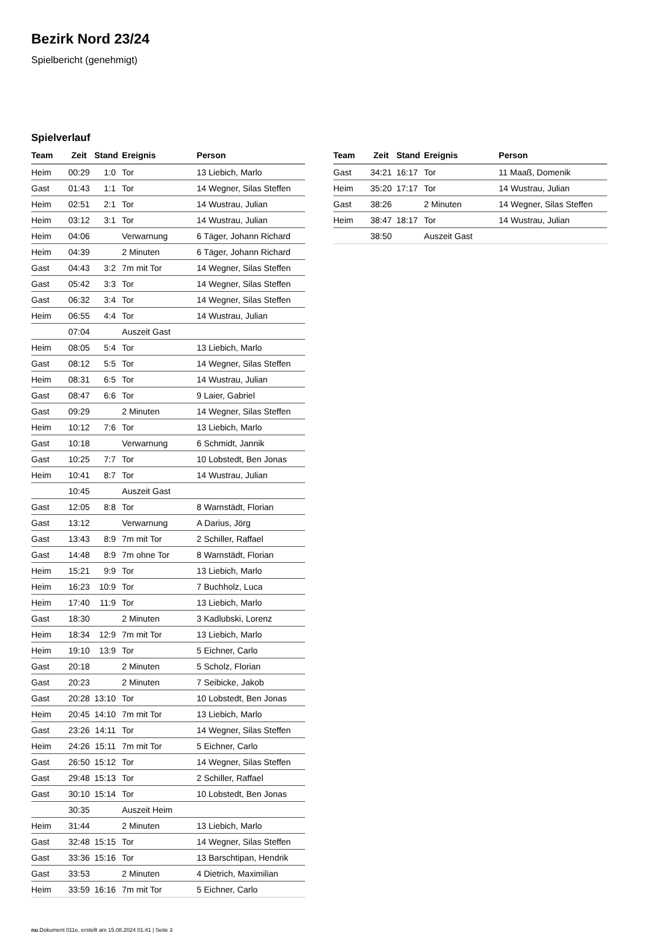Bezirk Nord 23/24
Spielbericht (genehmigt)
Spielverlauf
| Team | Zeit | Stand | Ereignis | Person |
| --- | --- | --- | --- | --- |
| Heim | 00:29 | 1:0 | Tor | 13 Liebich, Marlo |
| Gast | 01:43 | 1:1 | Tor | 14 Wegner, Silas Steffen |
| Heim | 02:51 | 2:1 | Tor | 14 Wustrau, Julian |
| Heim | 03:12 | 3:1 | Tor | 14 Wustrau, Julian |
| Heim | 04:06 | | Verwarnung | 6 Täger, Johann Richard |
| Heim | 04:39 | | 2 Minuten | 6 Täger, Johann Richard |
| Gast | 04:43 | 3:2 | 7m mit Tor | 14 Wegner, Silas Steffen |
| Gast | 05:42 | 3:3 | Tor | 14 Wegner, Silas Steffen |
| Gast | 06:32 | 3:4 | Tor | 14 Wegner, Silas Steffen |
| Heim | 06:55 | 4:4 | Tor | 14 Wustrau, Julian |
| | 07:04 | | Auszeit Gast | |
| Heim | 08:05 | 5:4 | Tor | 13 Liebich, Marlo |
| Gast | 08:12 | 5:5 | Tor | 14 Wegner, Silas Steffen |
| Heim | 08:31 | 6:5 | Tor | 14 Wustrau, Julian |
| Gast | 08:47 | 6:6 | Tor | 9 Laier, Gabriel |
| Gast | 09:29 | | 2 Minuten | 14 Wegner, Silas Steffen |
| Heim | 10:12 | 7:6 | Tor | 13 Liebich, Marlo |
| Gast | 10:18 | | Verwarnung | 6 Schmidt, Jannik |
| Gast | 10:25 | 7:7 | Tor | 10 Lobstedt, Ben Jonas |
| Heim | 10:41 | 8:7 | Tor | 14 Wustrau, Julian |
| | 10:45 | | Auszeit Gast | |
| Gast | 12:05 | 8:8 | Tor | 8 Warnstädt, Florian |
| Gast | 13:12 | | Verwarnung | A Darius, Jörg |
| Gast | 13:43 | 8:9 | 7m mit Tor | 2 Schiller, Raffael |
| Gast | 14:48 | 8:9 | 7m ohne Tor | 8 Warnstädt, Florian |
| Heim | 15:21 | 9:9 | Tor | 13 Liebich, Marlo |
| Heim | 16:23 | 10:9 | Tor | 7 Buchholz, Luca |
| Heim | 17:40 | 11:9 | Tor | 13 Liebich, Marlo |
| Gast | 18:30 | | 2 Minuten | 3 Kadlubski, Lorenz |
| Heim | 18:34 | 12:9 | 7m mit Tor | 13 Liebich, Marlo |
| Heim | 19:10 | 13:9 | Tor | 5 Eichner, Carlo |
| Gast | 20:18 | | 2 Minuten | 5 Scholz, Florian |
| Gast | 20:23 | | 2 Minuten | 7 Seibicke, Jakob |
| Gast | 20:28 | 13:10 | Tor | 10 Lobstedt, Ben Jonas |
| Heim | 20:45 | 14:10 | 7m mit Tor | 13 Liebich, Marlo |
| Gast | 23:26 | 14:11 | Tor | 14 Wegner, Silas Steffen |
| Heim | 24:26 | 15:11 | 7m mit Tor | 5 Eichner, Carlo |
| Gast | 26:50 | 15:12 | Tor | 14 Wegner, Silas Steffen |
| Gast | 29:48 | 15:13 | Tor | 2 Schiller, Raffael |
| Gast | 30:10 | 15:14 | Tor | 10 Lobstedt, Ben Jonas |
| | 30:35 | | Auszeit Heim | |
| Heim | 31:44 | | 2 Minuten | 13 Liebich, Marlo |
| Gast | 32:48 | 15:15 | Tor | 14 Wegner, Silas Steffen |
| Gast | 33:36 | 15:16 | Tor | 13 Barschtipan, Hendrik |
| Gast | 33:53 | | 2 Minuten | 4 Dietrich, Maximilian |
| Heim | 33:59 | 16:16 | 7m mit Tor | 5 Eichner, Carlo |
| Team | Zeit | Stand | Ereignis | Person |
| --- | --- | --- | --- | --- |
| Gast | 34:21 | 16:17 | Tor | 11 Maaß, Domenik |
| Heim | 35:20 | 17:17 | Tor | 14 Wustrau, Julian |
| Gast | 38:26 | | 2 Minuten | 14 Wegner, Silas Steffen |
| Heim | 38:47 | 18:17 | Tor | 14 Wustrau, Julian |
| | 38:50 | | Auszeit Gast | |
nu.Dokument 011e, erstellt am 15.08.2024 01:41 | Seite 3